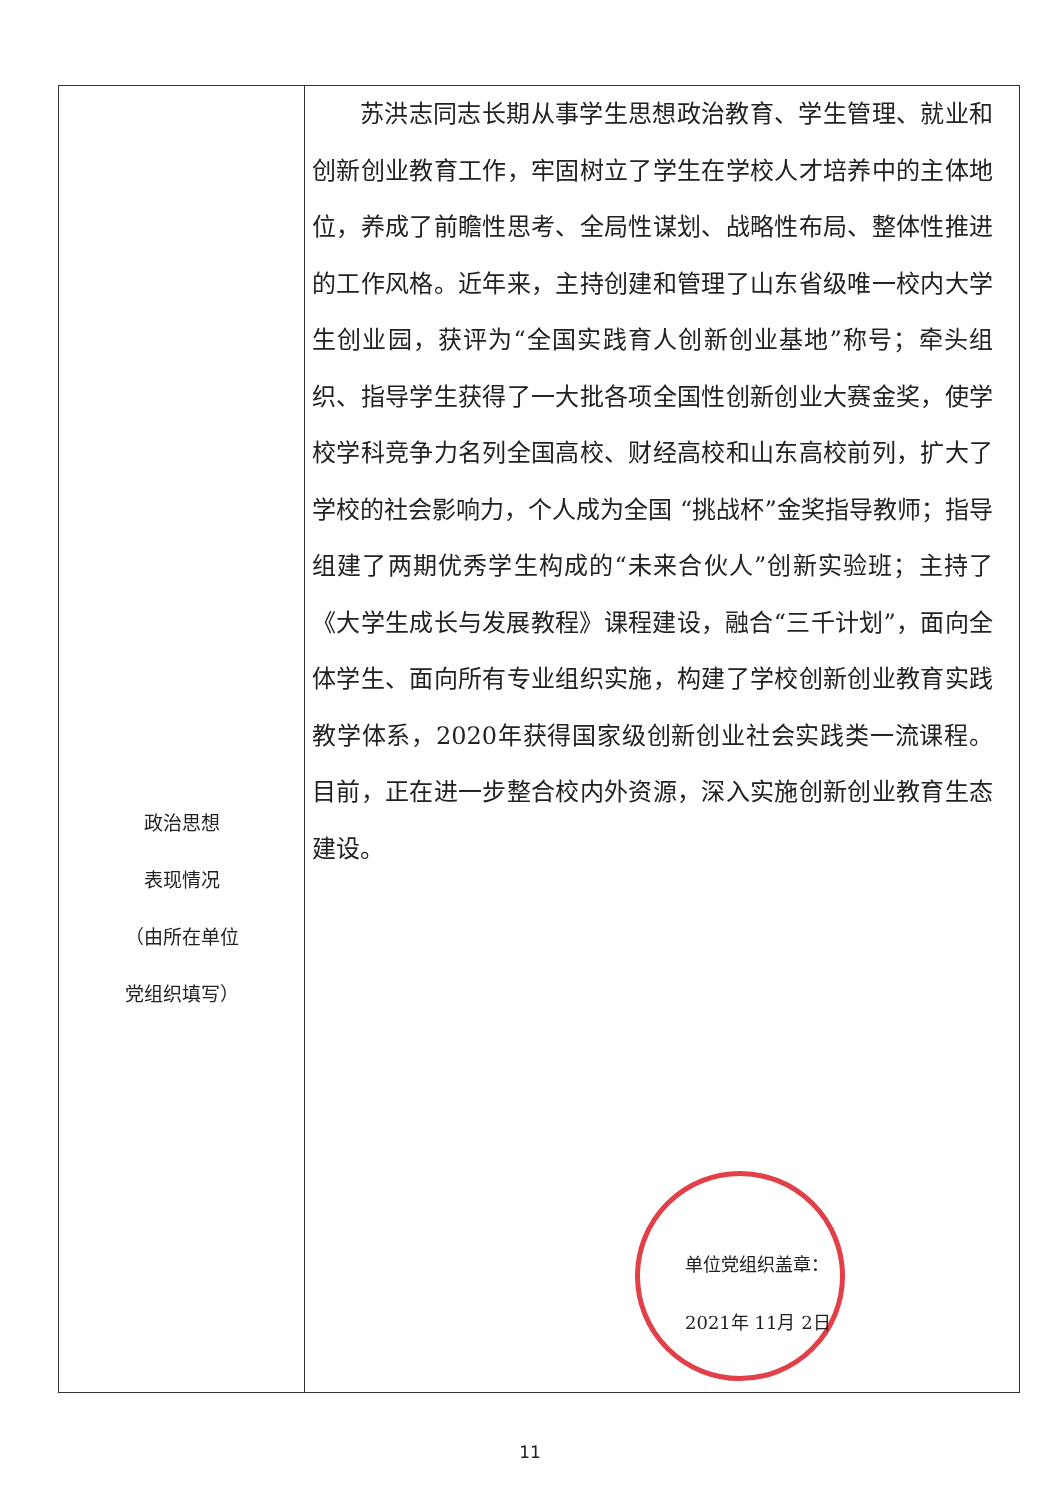| 政治思想 表现情况 （由所在单位 党组织填写） | 苏洪志同志长期从事学生思想政治教育、学生管理、就业和创新创业教育工作，牢固树立了学生在学校人才培养中的主体地位，养成了前瞻性思考、全局性谋划、战略性布局、整体性推进的工作风格。近年来，主持创建和管理了山东省级唯一校内大学生创业园，获评为“全国实践育人创新创业基地”称号；牵头组织、指导学生获得了一大批各项全国性创新创业大赛金奖，使学校学科竞争力名列全国高校、财经高校和山东高校前列，扩大了学校的社会影响力，个人成为全国 “挑战杯”金奖指导教师；指导组建了两期优秀学生构成的“未来合伙人”创新实验班；主持了《大学生成长与发展教程》课程建设，融合“三千计划”，面向全体学生、面向所有专业组织实施，构建了学校创新创业教育实践教学体系，2020年获得国家级创新创业社会实践类一流课程。目前，正在进一步整合校内外资源，深入实施创新创业教育生态建设。 单位党组织盖章： 2021年 11月 2日 |
11